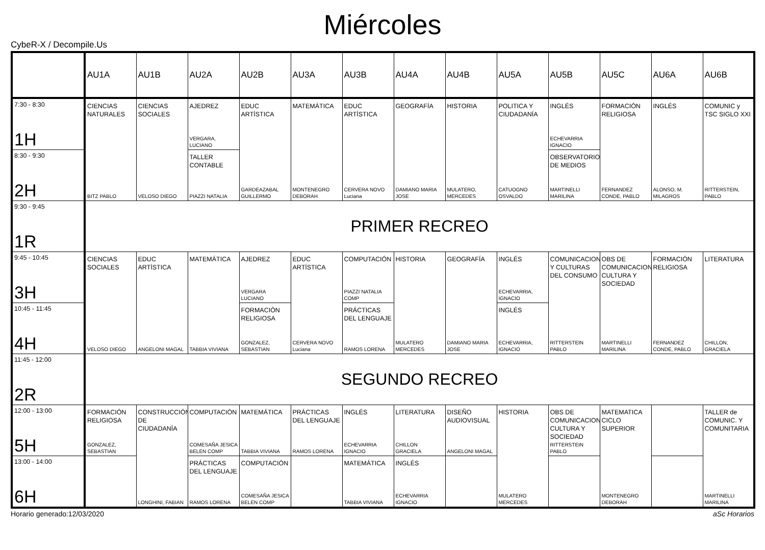Miércoles
CybeR-X / Decompile.Us
| | AU1A | AU1B | AU2A | AU2B | AU3A | AU3B | AU4A | AU4B | AU5A | AU5B | AU5C | AU6A | AU6B |
| --- | --- | --- | --- | --- | --- | --- | --- | --- | --- | --- | --- | --- | --- |
| 7:30 - 8:30 1H | CIENCIAS NATURALES BITZ PABLO | CIENCIAS SOCIALES VELOSO DIEGO | AJEDREZ VERGARA, LUCIANO | EDUC ARTÍSTICA GARDEAZABAL GUILLERMO | MATEMÁTICA MONTENEGRO DEBORAH | EDUC ARTÍSTICA CERVERA NOVO Luciana | GEOGRAFÍA DAMIANO MARIA JOSE | HISTORIA MULATERO, MERCEDES | POLITICA Y CIUDADANÍA CATUOGNO OSVALDO | INGLÉS ECHEVARRIA IGNACIO | FORMACIÓN RELIGIOSA FERNANDEZ CONDE, PABLO | INGLÉS ALONSO, M. MILAGROS | COMUNIC y TSC SIGLO XXI RITTERSTEIN, PABLO |
| 8:30 - 9:30 2H | | | TALLER CONTABLE PIAZZI NATALIA | | | | | | | OBSERVATORIO DE MEDIOS MARTINELLI MARILINA | | | |
| 9:30 - 9:45 1R | PRIMER RECREO | | | | | | | | | | | | |
| 9:45 - 10:45 3H | CIENCIAS SOCIALES VELOSO DIEGO | EDUC ARTÍSTICA ANGELONI MAGAL | MATEMÁTICA TABBIA VIVIANA | AJEDREZ VERGARA LUCIANO | EDUC ARTÍSTICA CERVERA NOVO Luciana | COMPUTACIÓN PIAZZI NATALIA COMP | HISTORIA MULATERO MERCEDES | GEOGRAFÍA DAMIANO MARIA JOSE | INGLÉS ECHEVARRIA, IGNACIO | COMUNICACION Y CULTURAS DEL CONSUMO RITTERSTEIN PABLO | OBS DE COMUNICACION CULTURA Y SOCIEDAD MARTINELLI MARILINA | FORMACIÓN RELIGIOSA FERNANDEZ CONDE, PABLO | LITERATURA CHILLON, GRACIELA |
| 10:45 - 11:45 4H | | | | FORMACIÓN RELIGIOSA GONZALEZ, SEBASTIAN | | PRÁCTICAS DEL LENGUAJE RAMOS LORENA | | | INGLÉS ECHEVARRIA, IGNACIO | | | | |
| 11:45 - 12:00 2R | SEGUNDO RECREO | | | | | | | | | | | | |
| 12:00 - 13:00 5H | FORMACIÓN RELIGIOSA GONZALEZ, SEBASTIAN | CONSTRUCCIÓN DE CIUDADANÍA LONGHINI, FABIAN | COMPUTACIÓN COMESAÑA JESICA BELEN COMP | MATEMÁTICA TABBIA VIVIANA | PRÁCTICAS DEL LENGUAJE RAMOS LORENA | INGLÉS ECHEVARRIA IGNACIO | LITERATURA CHILLON GRACIELA | DISEÑO AUDIOVISUAL ANGELONI MAGAL | HISTORIA MULATERO MERCEDES | OBS DE COMUNICACION CULTURA Y SOCIEDAD RITTERSTEIN PABLO | MATEMATICA CICLO SUPERIOR MONTENEGRO DEBORAH | | TALLER de COMUNIC. Y COMUNITARIA MARTINELLI MARILINA |
| 13:00 - 14:00 6H | | | PRÁCTICAS DEL LENGUAJE RAMOS LORENA | COMPUTACIÓN COMESAÑA JESICA BELEN COMP | | MATEMÁTICA TABBIA VIVIANA | INGLÉS ECHEVARRIA IGNACIO | | | | | | |
Horario generado:12/03/2020 aSc Horarios